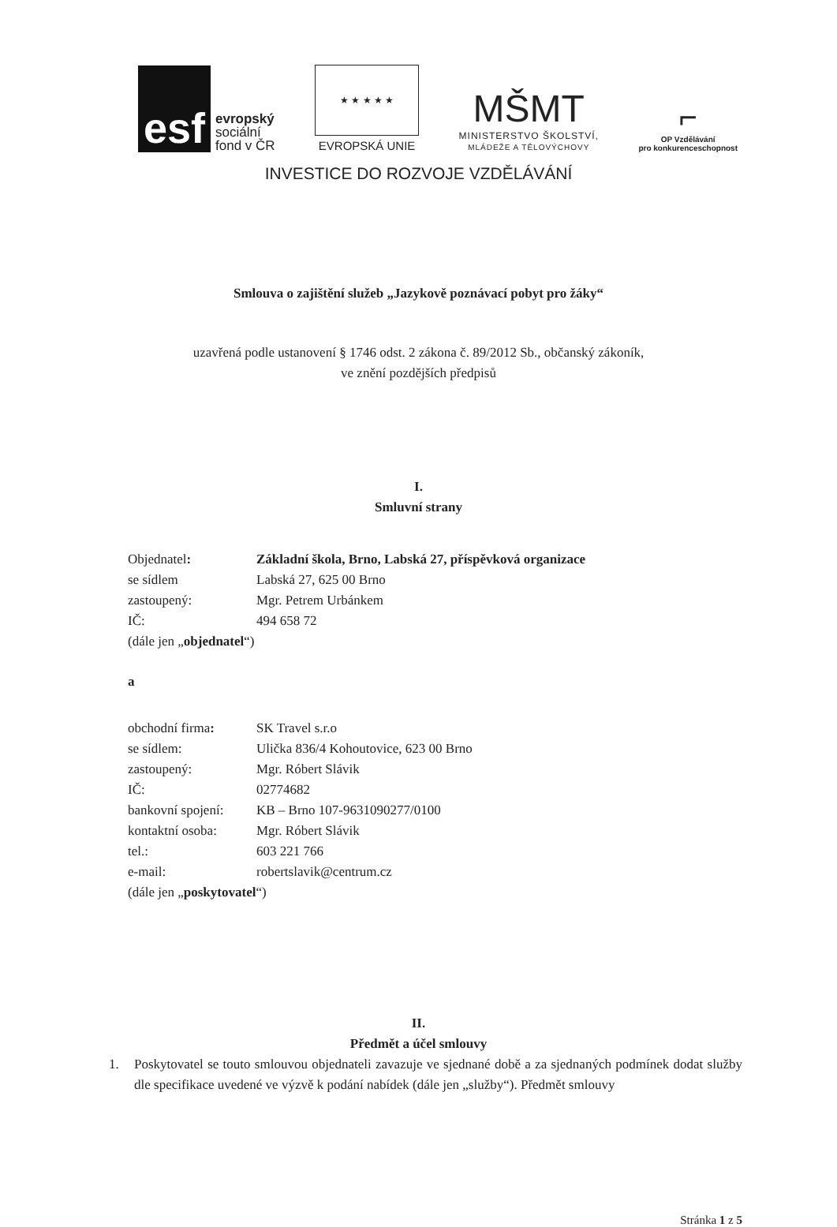esf
evropský
sociální
fond v ČR
★ ★ ★ ★ ★
EVROPSKÁ UNIE
MŠMT
MINISTERSTVO ŠKOLSTVÍ,
MLÁDEŽE A TĚLOVÝCHOVY
⌐
OP Vzdělávání
pro konkurenceschopnost
INVESTICE DO ROZVOJE VZDĚLÁVÁNÍ
Smlouva o zajištění služeb „Jazykově poznávací pobyt pro žáky“
uzavřená podle ustanovení § 1746 odst. 2 zákona č. 89/2012 Sb., občanský zákoník,
ve znění pozdějších předpisů
I.
Smluvní strany
| Objednatel : | Základní škola, Brno, Labská 27, příspěvková organizace |
| se sídlem | Labská 27, 625 00 Brno |
| zastoupený: | Mgr. Petrem Urbánkem |
| IČ: | 494 658 72 |
| (dále jen „ objednatel “) | |
a
| obchodní firma : | SK Travel s.r.o |
| se sídlem: | Ulička 836/4 Kohoutovice, 623 00 Brno |
| zastoupený: | Mgr. Róbert Slávik |
| IČ: | 02774682 |
| bankovní spojení: | KB – Brno 107-9631090277/0100 |
| kontaktní osoba: | Mgr. Róbert Slávik |
| tel.: | 603 221 766 |
| e-mail: | robertslavik@centrum.cz |
| (dále jen „ poskytovatel “) | |
II.
Předmět a účel smlouvy
1. Poskytovatel se touto smlouvou objednateli zavazuje ve sjednané době a za sjednaných podmínek dodat služby dle specifikace uvedené ve výzvě k podání nabídek (dále jen „služby“). Předmět smlouvy
Stránka 1 z 5